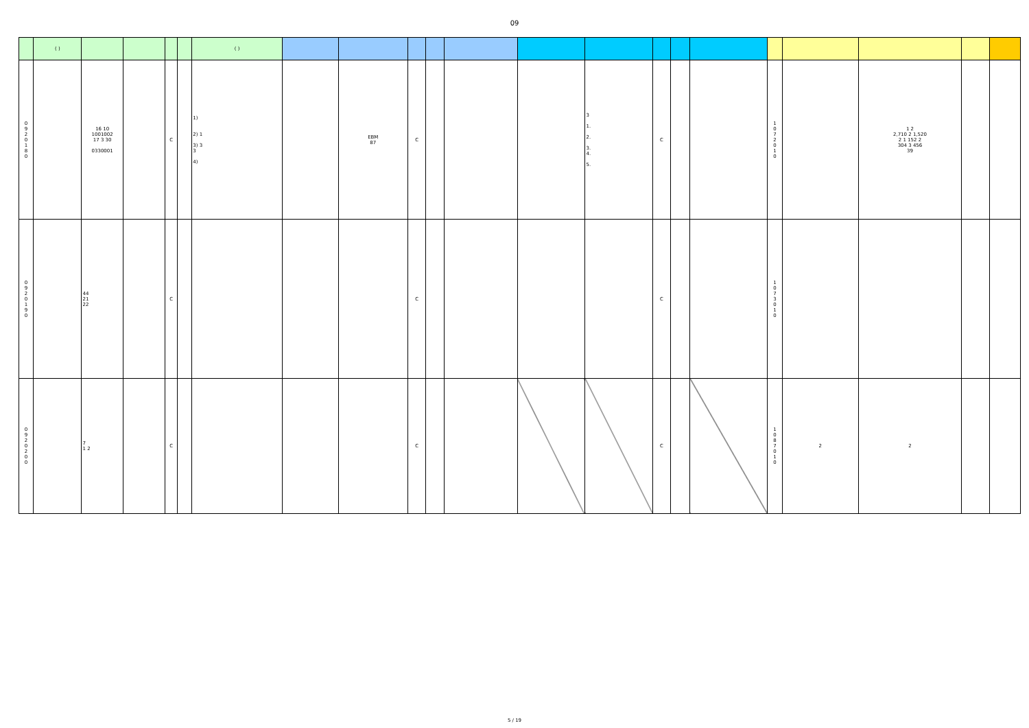09
| | ( ) | | | | | ( ) | | | | | | | | | | | | | | | |
| --- | --- | --- | --- | --- | --- | --- | --- | --- | --- | --- | --- | --- | --- | --- | --- | --- | --- | --- | --- | --- | --- |
| 0 9 2 0 1 8 0 | | 16 10 1001002 17 3 30 0330001 | | C | | 1) 2) 1 3) 3 3 4) | | EBM 87 | C | | | | 3 1. 2. 3. 4. 5. | C | | | 1 0 7 2 0 1 0 | | 1 2 2,710 2 1,520 2 1 152 2 304 3 456 39 | | |
| 0 9 2 0 1 9 0 | | 44 21 22 | | C | | | | | C | | | | | C | | | 1 0 7 3 0 1 0 | | | | |
| 0 9 2 0 2 0 0 | | 7 1 2 | | C | | | | | C | | | | | C | | | 1 0 8 7 0 1 0 | 2 | 2 | | |
5 / 19